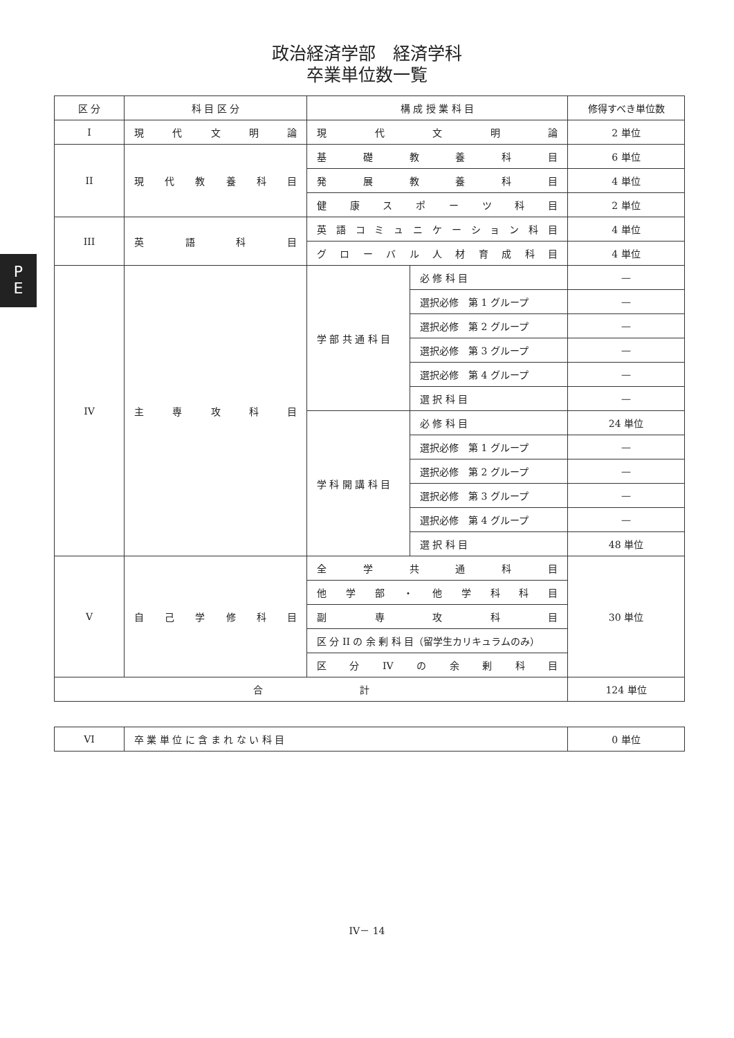政治経済学部　経済学科
卒業単位数一覧
P
E
| 区 分 | 科 目 区 分 | 構 成 授 業 科 目 | | 修得すべき単位数 |
| --- | --- | --- | --- | --- |
| I | 現代文明論 | 現代文明論 | | 2 単位 |
| II | 現代教養科目 | 基礎教養科目 | | 6 単位 |
| | | 発展教養科目 | | 4 単位 |
| | | 健康スポーツ科目 | | 2 単位 |
| III | 英語科目 | 英語コミュニケーション科目 | | 4 単位 |
| | | グローバル人材育成科目 | | 4 単位 |
| IV | 主専攻科目 | 学 部 共 通 科 目 | 必 修 科 目 | — |
| | | | 選択必修 第 1 グループ | — |
| | | | 選択必修 第 2 グループ | — |
| | | | 選択必修 第 3 グループ | — |
| | | | 選択必修 第 4 グループ | — |
| | | | 選 択 科 目 | — |
| | | 学 科 開 講 科 目 | 必 修 科 目 | 24 単位 |
| | | | 選択必修 第 1 グループ | — |
| | | | 選択必修 第 2 グループ | — |
| | | | 選択必修 第 3 グループ | — |
| | | | 選択必修 第 4 グループ | — |
| | | | 選 択 科 目 | 48 単位 |
| V | 自己学修科目 | 全学共通科目 | | 30 単位 |
| | | 他学部・他学科科目 | | |
| | | 副専攻科目 | | |
| | | 区 分 II の 余 剰 科 目（留学生カリキュラムのみ） | | |
| | | 区分IVの余剰科目 | | |
| 合 計 | | | | 124 単位 |
| VI | 卒 業 単 位 に 含 ま れ な い 科 目 | 0 単位 |
IV－ 14